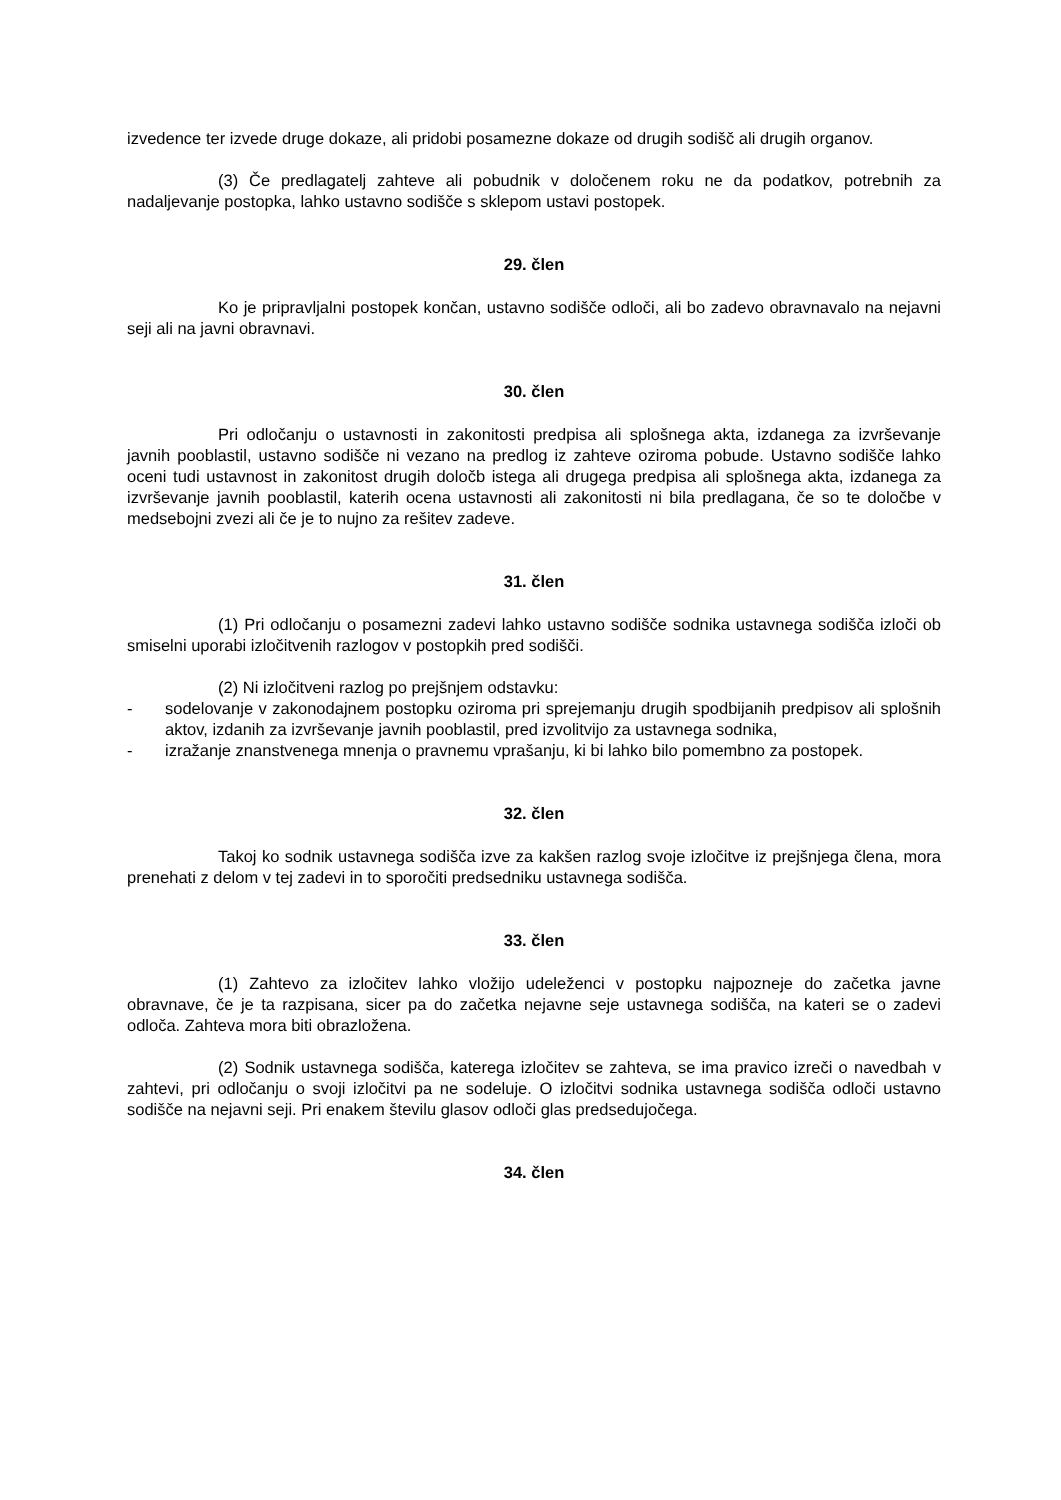izvedence ter izvede druge dokaze, ali pridobi posamezne dokaze od drugih sodišč ali drugih organov.
(3) Če predlagatelj zahteve ali pobudnik v določenem roku ne da podatkov, potrebnih za nadaljevanje postopka, lahko ustavno sodišče s sklepom ustavi postopek.
29. člen
Ko je pripravljalni postopek končan, ustavno sodišče odloči, ali bo zadevo obravnavalo na nejavni seji ali na javni obravnavi.
30. člen
Pri odločanju o ustavnosti in zakonitosti predpisa ali splošnega akta, izdanega za izvrševanje javnih pooblastil, ustavno sodišče ni vezano na predlog iz zahteve oziroma pobude. Ustavno sodišče lahko oceni tudi ustavnost in zakonitost drugih določb istega ali drugega predpisa ali splošnega akta, izdanega za izvrševanje javnih pooblastil, katerih ocena ustavnosti ali zakonitosti ni bila predlagana, če so te določbe v medsebojni zvezi ali če je to nujno za rešitev zadeve.
31. člen
(1) Pri odločanju o posamezni zadevi lahko ustavno sodišče sodnika ustavnega sodišča izloči ob smiselni uporabi izločitvenih razlogov v postopkih pred sodišči.
(2) Ni izločitveni razlog po prejšnjem odstavku:
- sodelovanje v zakonodajnem postopku oziroma pri sprejemanju drugih spodbijanih predpisov ali splošnih aktov, izdanih za izvrševanje javnih pooblastil, pred izvolitvijo za ustavnega sodnika,
- izražanje znanstvenega mnenja o pravnemu vprašanju, ki bi lahko bilo pomembno za postopek.
32. člen
Takoj ko sodnik ustavnega sodišča izve za kakšen razlog svoje izločitve iz prejšnjega člena, mora prenehati z delom v tej zadevi in to sporočiti predsedniku ustavnega sodišča.
33. člen
(1) Zahtevo za izločitev lahko vložijo udeleženci v postopku najpozneje do začetka javne obravnave, če je ta razpisana, sicer pa do začetka nejavne seje ustavnega sodišča, na kateri se o zadevi odloča. Zahteva mora biti obrazložena.
(2) Sodnik ustavnega sodišča, katerega izločitev se zahteva, se ima pravico izreči o navedbah v zahtevi, pri odločanju o svoji izločitvi pa ne sodeluje. O izločitvi sodnika ustavnega sodišča odloči ustavno sodišče na nejavni seji. Pri enakem številu glasov odloči glas predsedujočega.
34. člen